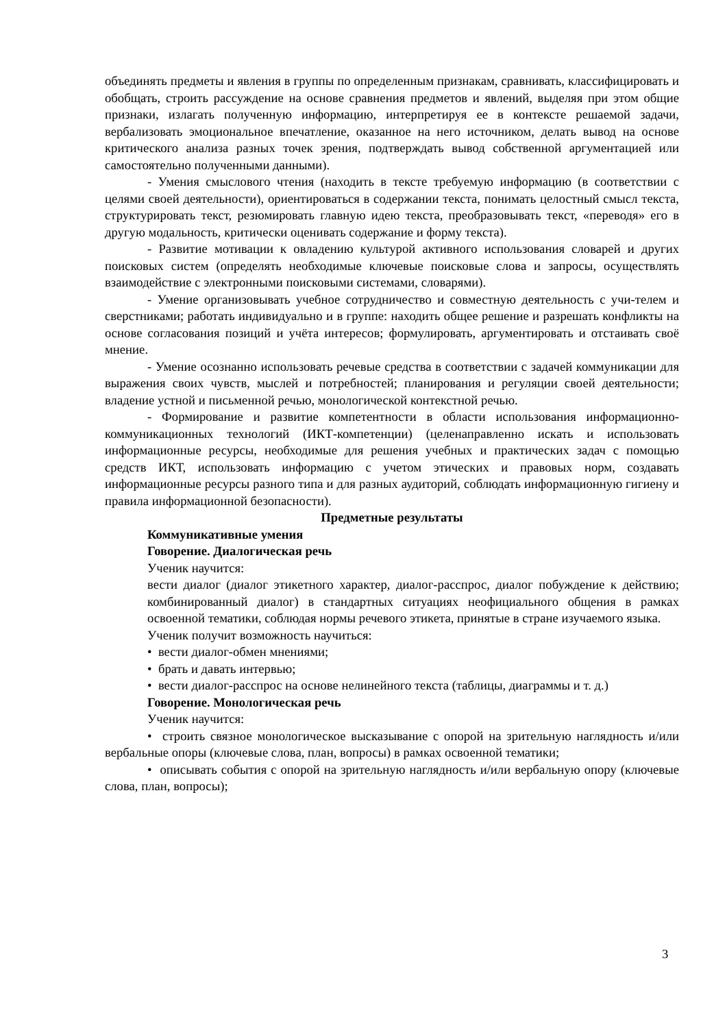объединять предметы и явления в группы по определенным признакам, сравнивать, классифицировать и обобщать, строить рассуждение на основе сравнения предметов и явлений, выделяя при этом общие признаки, излагать полученную информацию, интерпретируя ее в контексте решаемой задачи, вербализовать эмоциональное впечатление, оказанное на него источником, делать вывод на основе критического анализа разных точек зрения, подтверждать вывод собственной аргументацией или самостоятельно полученными данными).
- Умения смыслового чтения (находить в тексте требуемую информацию (в соответствии с целями своей деятельности), ориентироваться в содержании текста, понимать целостный смысл текста, структурировать текст, резюмировать главную идею текста, преобразовывать текст, «переводя» его в другую модальность, критически оценивать содержание и форму текста).
- Развитие мотивации к овладению культурой активного использования словарей и других поисковых систем (определять необходимые ключевые поисковые слова и запросы, осуществлять взаимодействие с электронными поисковыми системами, словарями).
- Умение организовывать учебное сотрудничество и совместную деятельность с учи-телем и сверстниками; работать индивидуально и в группе: находить общее решение и разрешать конфликты на основе согласования позиций и учёта интересов; формулировать, аргументировать и отстаивать своё мнение.
- Умение осознанно использовать речевые средства в соответствии с задачей коммуникации для выражения своих чувств, мыслей и потребностей; планирования и регуляции своей деятельности; владение устной и письменной речью, монологической контекстной речью.
- Формирование и развитие компетентности в области использования информационно-коммуникационных технологий (ИКТ-компетенции) (целенаправленно искать и использовать информационные ресурсы, необходимые для решения учебных и практических задач с помощью средств ИКТ, использовать информацию с учетом этических и правовых норм, создавать информационные ресурсы разного типа и для разных аудиторий, соблюдать информационную гигиену и правила информационной безопасности).
Предметные результаты
Коммуникативные умения
Говорение. Диалогическая речь
Ученик научится:
вести диалог (диалог этикетного характер, диалог-расспрос, диалог побуждение к действию; комбинированный диалог) в стандартных ситуациях неофициального общения в рамках освоенной тематики, соблюдая нормы речевого этикета, принятые в стране изучаемого языка.
Ученик получит возможность научиться:
• вести диалог-обмен мнениями;
• брать и давать интервью;
• вести диалог-расспрос на основе нелинейного текста (таблицы, диаграммы и т. д.)
Говорение. Монологическая речь
Ученик научится:
• строить связное монологическое высказывание с опорой на зрительную наглядность и/или вербальные опоры (ключевые слова, план, вопросы) в рамках освоенной тематики;
• описывать события с опорой на зрительную наглядность и/или вербальную опору (ключевые слова, план, вопросы);
3